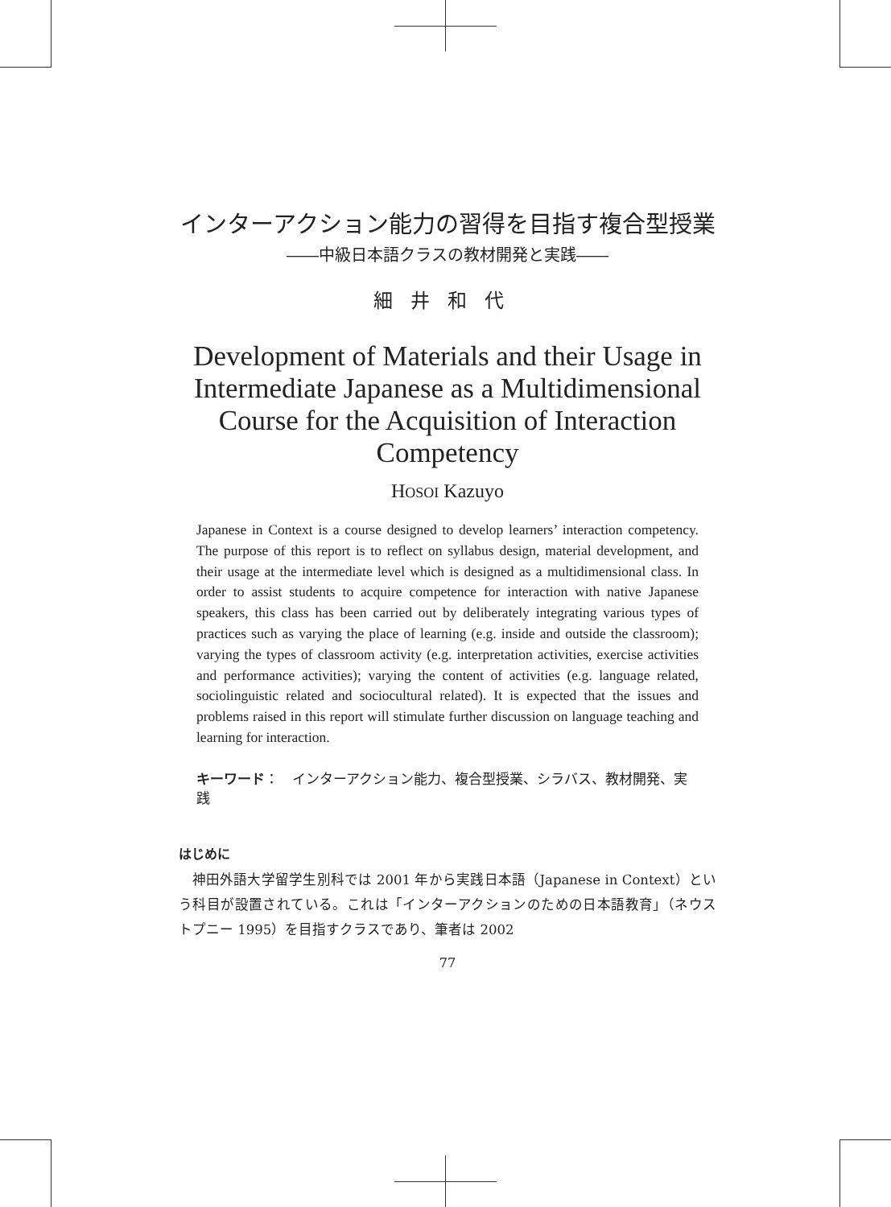インターアクション能力の習得を目指す複合型授業
――中級日本語クラスの教材開発と実践――
細井和代
Development of Materials and their Usage in Intermediate Japanese as a Multidimensional Course for the Acquisition of Interaction Competency
HOSOI Kazuyo
Japanese in Context is a course designed to develop learners’ interaction competency. The purpose of this report is to reflect on syllabus design, material development, and their usage at the intermediate level which is designed as a multidimensional class. In order to assist students to acquire competence for interaction with native Japanese speakers, this class has been carried out by deliberately integrating various types of practices such as varying the place of learning (e.g. inside and outside the classroom); varying the types of classroom activity (e.g. interpretation activities, exercise activities and performance activities); varying the content of activities (e.g. language related, sociolinguistic related and sociocultural related). It is expected that the issues and problems raised in this report will stimulate further discussion on language teaching and learning for interaction.
キーワード：　インターアクション能力、複合型授業、シラバス、教材開発、実践
はじめに
神田外語大学留学生別科では 2001 年から実践日本語（Japanese in Context）という科目が設置されている。これは「インターアクションのための日本語教育」（ネウストプニー 1995）を目指すクラスであり、筆者は 2002
77